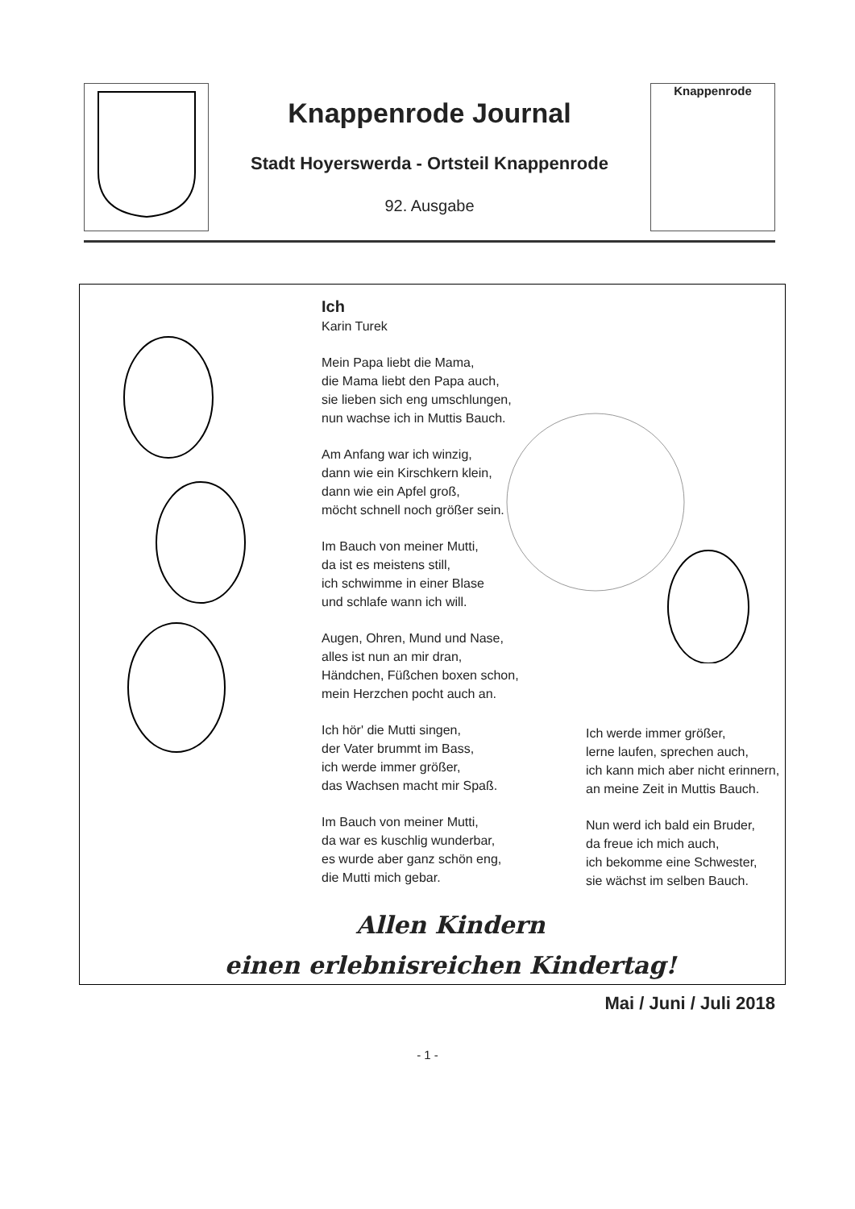Knappenrode Journal
Stadt Hoyerswerda - Ortsteil Knappenrode
92. Ausgabe
Knappenrode
Ich
Karin Turek
Mein Papa liebt die Mama,
die Mama liebt den Papa auch,
sie lieben sich eng umschlungen,
nun wachse ich in Muttis Bauch.
Am Anfang war ich winzig,
dann wie ein Kirschkern klein,
dann wie ein Apfel groß,
möcht schnell noch größer sein.
Im Bauch von meiner Mutti,
da ist es meistens still,
ich schwimme in einer Blase
und schlafe wann ich will.
Augen, Ohren, Mund und Nase,
alles ist nun an mir dran,
Händchen, Füßchen boxen schon,
mein Herzchen pocht auch an.
Ich hör' die Mutti singen,
der Vater brummt im Bass,
ich werde immer größer,
das Wachsen macht mir Spaß.
Im Bauch von meiner Mutti,
da war es kuschlig wunderbar,
es wurde aber ganz schön eng,
die Mutti mich gebar.
Ich werde immer größer,
lerne laufen, sprechen auch,
ich kann mich aber nicht erinnern,
an meine Zeit in Muttis Bauch.
Nun werd ich bald ein Bruder,
da freue ich mich auch,
ich bekomme eine Schwester,
sie wächst im selben Bauch.
Allen Kindern
einen erlebnisreichen Kindertag!
Mai / Juni / Juli 2018
- 1 -